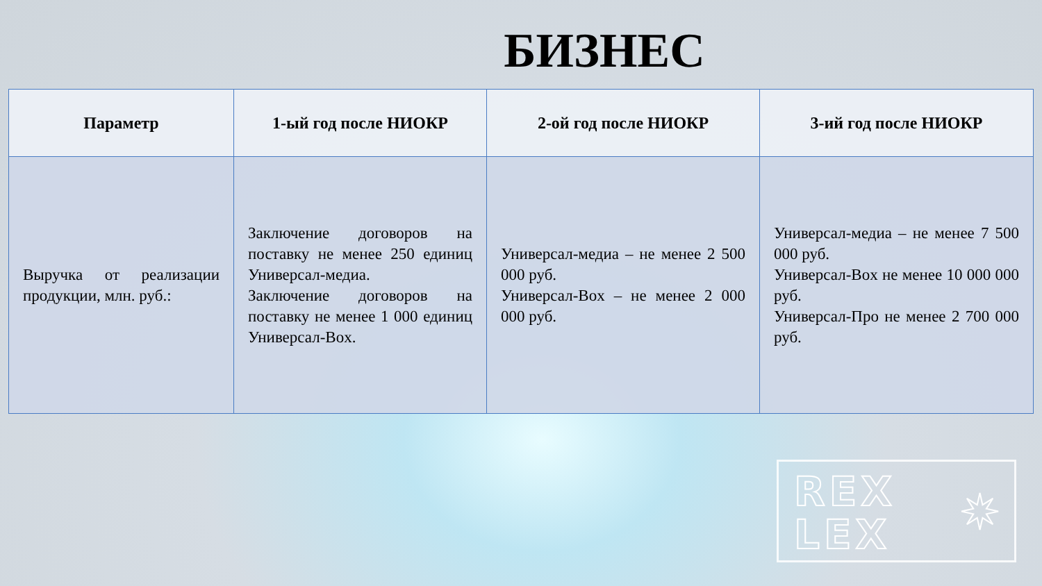БИЗНЕС
| Параметр | 1-ый год после НИОКР | 2-ой год после НИОКР | 3-ий год после НИОКР |
| --- | --- | --- | --- |
| Выручка от реализации продукции, млн. руб.: | Заключение договоров на поставку не менее 250 единиц Универсал-медиа. Заключение договоров на поставку не менее 1 000 единиц Универсал-Box. | Универсал-медиа – не менее 2 500 000 руб. Универсал-Box – не менее 2 000 000 руб. | Универсал-медиа – не менее 7 500 000 руб. Универсал-Box не менее 10 000 000 руб. Универсал-Про не менее 2 700 000 руб. |
REX
LEX
✷